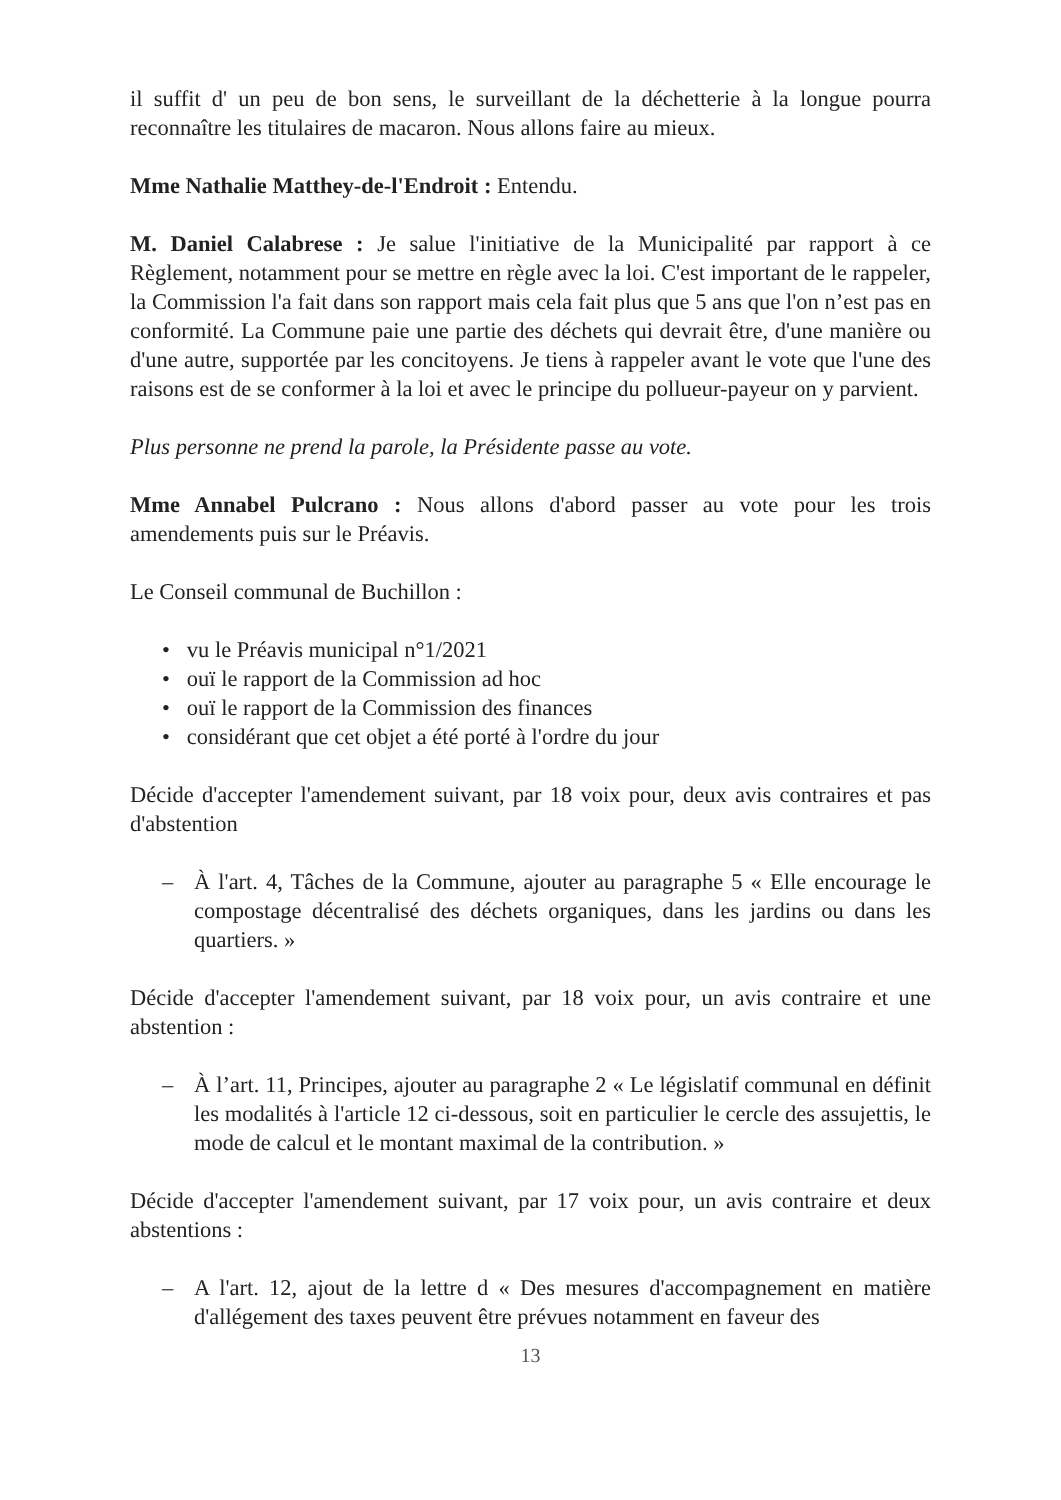il suffit d' un peu de bon sens, le surveillant de la déchetterie à la longue pourra reconnaître les titulaires de macaron. Nous allons faire au mieux.
Mme Nathalie Matthey-de-l'Endroit : Entendu.
M. Daniel Calabrese : Je salue l'initiative de la Municipalité par rapport à ce Règlement, notamment pour se mettre en règle avec la loi. C'est important de le rappeler, la Commission l'a fait dans son rapport mais cela fait plus que 5 ans que l'on n’est pas en conformité. La Commune paie une partie des déchets qui devrait être, d'une manière ou d'une autre, supportée par les concitoyens. Je tiens à rappeler avant le vote que l'une des raisons est de se conformer à la loi et avec le principe du pollueur-payeur on y parvient.
Plus personne ne prend la parole, la Présidente passe au vote.
Mme Annabel Pulcrano : Nous allons d'abord passer au vote pour les trois amendements puis sur le Préavis.
Le Conseil communal de Buchillon :
• vu le Préavis municipal n°1/2021
• ouï le rapport de la Commission ad hoc
• ouï le rapport de la Commission des finances
• considérant que cet objet a été porté à l'ordre du jour
Décide d'accepter l'amendement suivant, par 18 voix pour, deux avis contraires et pas d'abstention
– À l'art. 4, Tâches de la Commune, ajouter au paragraphe 5 « Elle encourage le compostage décentralisé des déchets organiques, dans les jardins ou dans les quartiers. »
Décide d'accepter l'amendement suivant, par 18 voix pour, un avis contraire et une abstention :
– À l’art. 11, Principes, ajouter au paragraphe 2 « Le législatif communal en définit les modalités à l'article 12 ci-dessous, soit en particulier le cercle des assujettis, le mode de calcul et le montant maximal de la contribution. »
Décide d'accepter l'amendement suivant, par 17 voix pour, un avis contraire et deux abstentions :
– A l'art. 12, ajout de la lettre d « Des mesures d'accompagnement en matière d'allégement des taxes peuvent être prévues notamment en faveur des
13